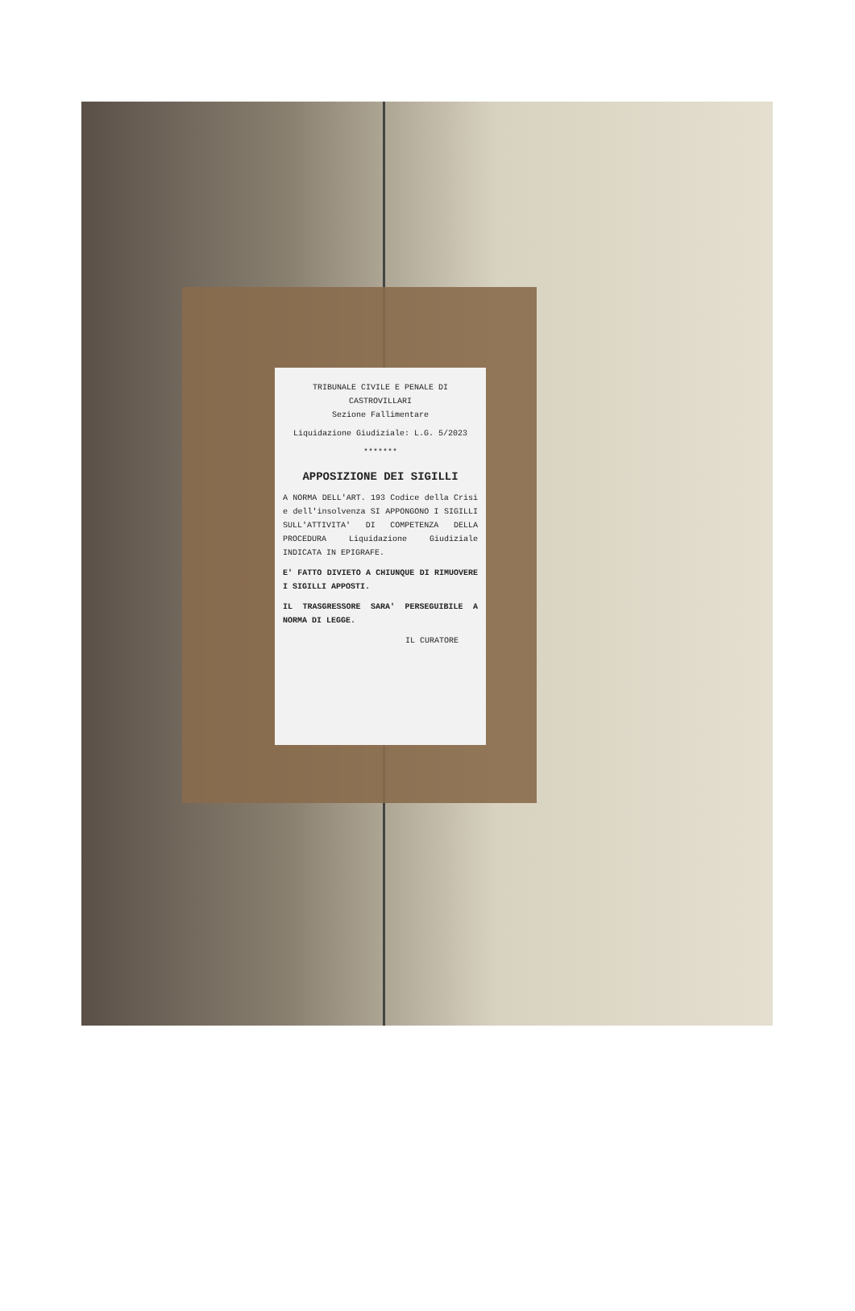TRIBUNALE CIVILE E PENALE DI
CASTROVILLARI
Sezione Fallimentare
Liquidazione Giudiziale: L.G. 5/2023
*******
APPOSIZIONE DEI SIGILLI
A NORMA DELL'ART. 193 Codice della Crisi e dell'insolvenza SI APPONGONO I SIGILLI SULL'ATTIVITA' DI COMPETENZA DELLA PROCEDURA Liquidazione Giudiziale INDICATA IN EPIGRAFE.
E' FATTO DIVIETO A CHIUNQUE DI RIMUOVERE I SIGILLI APPOSTI.
IL TRASGRESSORE SARA' PERSEGUIBILE A NORMA DI LEGGE.
IL CURATORE